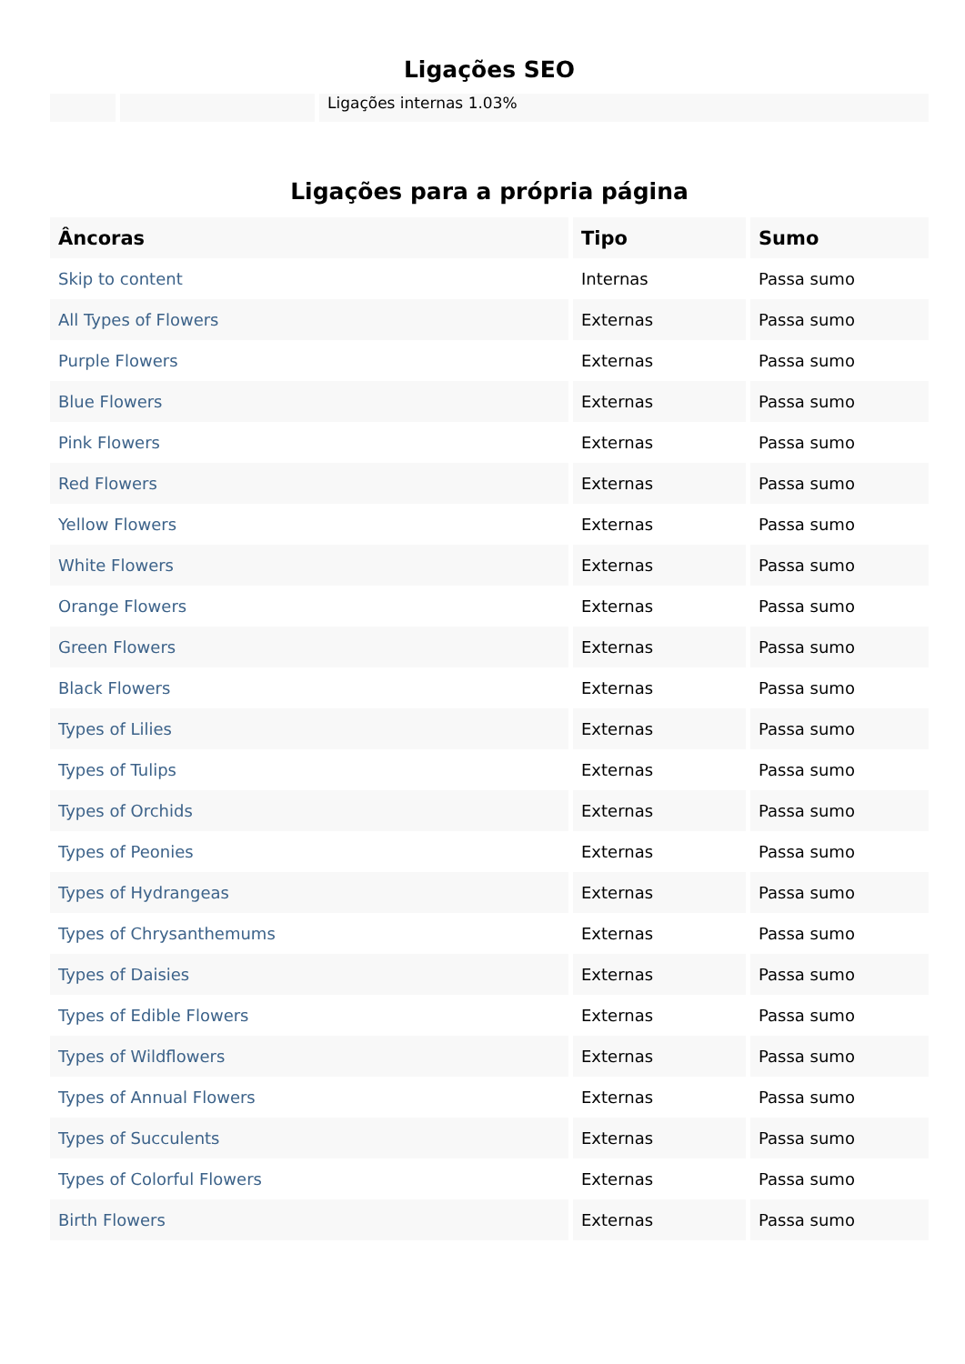Ligações SEO
| | | Ligações internas 1.03% |
Ligações para a própria página
| Âncoras | Tipo | Sumo |
| --- | --- | --- |
| Skip to content | Internas | Passa sumo |
| All Types of Flowers | Externas | Passa sumo |
| Purple Flowers | Externas | Passa sumo |
| Blue Flowers | Externas | Passa sumo |
| Pink Flowers | Externas | Passa sumo |
| Red Flowers | Externas | Passa sumo |
| Yellow Flowers | Externas | Passa sumo |
| White Flowers | Externas | Passa sumo |
| Orange Flowers | Externas | Passa sumo |
| Green Flowers | Externas | Passa sumo |
| Black Flowers | Externas | Passa sumo |
| Types of Lilies | Externas | Passa sumo |
| Types of Tulips | Externas | Passa sumo |
| Types of Orchids | Externas | Passa sumo |
| Types of Peonies | Externas | Passa sumo |
| Types of Hydrangeas | Externas | Passa sumo |
| Types of Chrysanthemums | Externas | Passa sumo |
| Types of Daisies | Externas | Passa sumo |
| Types of Edible Flowers | Externas | Passa sumo |
| Types of Wildflowers | Externas | Passa sumo |
| Types of Annual Flowers | Externas | Passa sumo |
| Types of Succulents | Externas | Passa sumo |
| Types of Colorful Flowers | Externas | Passa sumo |
| Birth Flowers | Externas | Passa sumo |